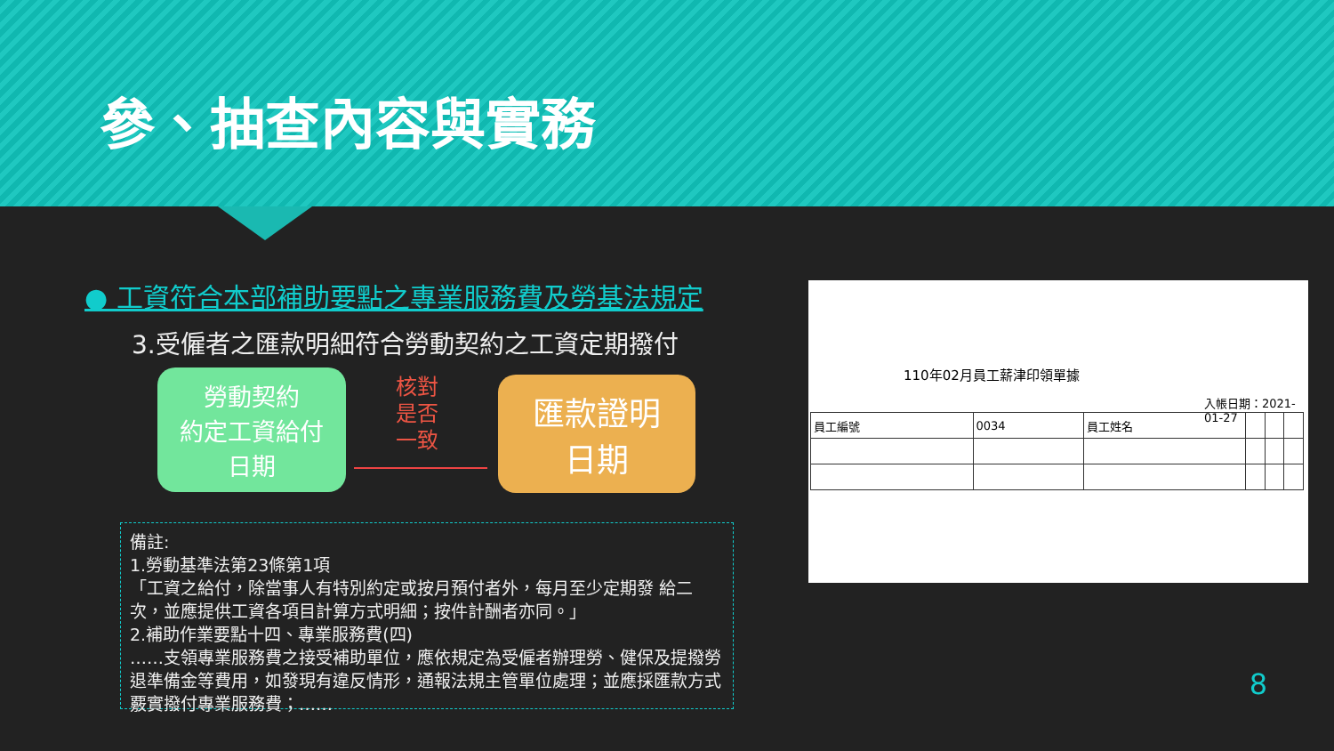參、抽查內容與實務
● 工資符合本部補助要點之專業服務費及勞基法規定
3.受僱者之匯款明細符合勞動契約之工資定期撥付
勞動契約
約定工資給付
日期
核對
是否
一致
匯款證明
日期
備註:
1.勞動基準法第23條第1項
「工資之給付，除當事人有特別約定或按月預付者外，每月至少定期發 給二次，並應提供工資各項目計算方式明細；按件計酬者亦同。」
2.補助作業要點十四、專業服務費(四)
……支領專業服務費之接受補助單位，應依規定為受僱者辦理勞、健保及提撥勞退準備金等費用，如發現有違反情形，通報法規主管單位處理；並應採匯款方式覈實撥付專業服務費；……
110年02月員工薪津印領單據
入帳日期：2021-01-27
| 員工編號 | 0034 | 員工姓名 | | | |
8